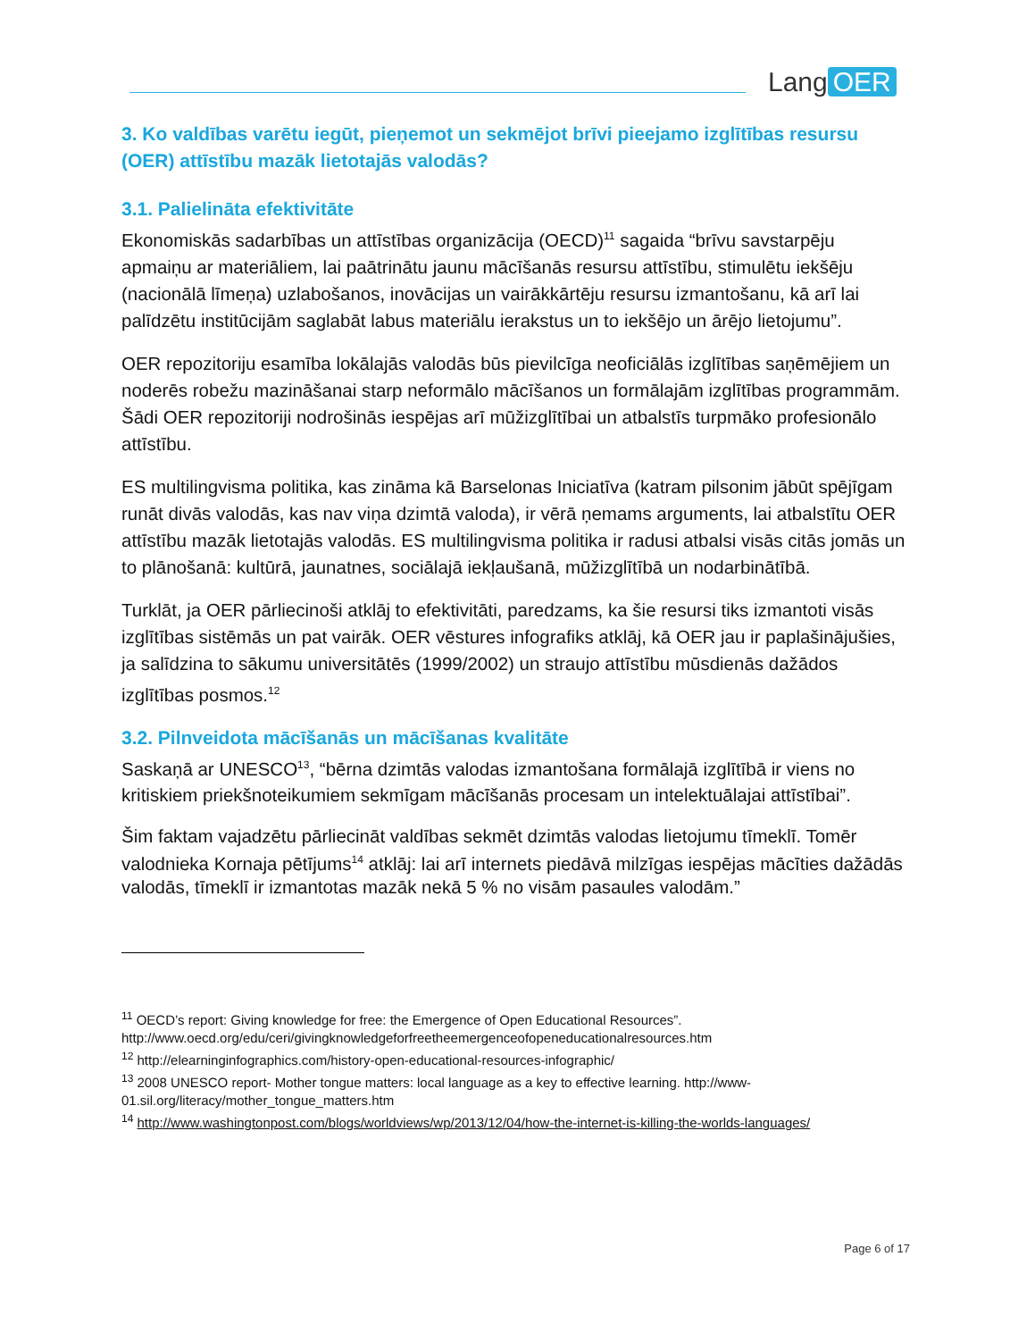Lang OER
3. Ko valdības varētu iegūt, pieņemot un sekmējot brīvi pieejamo izglītības resursu (OER) attīstību mazāk lietotajās valodās?
3.1. Palielināta efektivitāte
Ekonomiskās sadarbības un attīstības organizācija (OECD)<sup>11</sup> sagaida “brīvu savstarpēju apmaiņu ar materiāliem, lai paātrinātu jaunu mācīšanās resursu attīstību, stimulētu iekšēju (nacionālā līmeņa) uzlabošanos, inovācijas un vairākkārtēju resursu izmantošanu, kā arī lai palīdzētu institūcijām saglabāt labus materiālu ierakstus un to iekšējo un ārējo lietojumu”.
OER repozitoriju esamība lokālajās valodās būs pievilcīga neoficiālās izglītības saņēmējiem un noderēs robežu mazināšanai starp neformālo mācīšanos un formālajām izglītības programmām. Šādi OER repozitoriji nodrošinās iespējas arī mūžizglītībai un atbalstīs turpmāko profesionālo attīstību.
ES multilingvisma politika, kas zināma kā Barselonas Iniciatīva (katram pilsonim jābūt spējīgam runāt divās valodās, kas nav viņa dzimtā valoda), ir vērā ņemams arguments, lai atbalstītu OER attīstību mazāk lietotajās valodās. ES multilingvisma politika ir radusi atbalsi visās citās jomās un to plānošanā: kultūrā, jaunatnes, sociālajā iekļaušanā, mūžizglītībā un nodarbinātībā.
Turklāt, ja OER pārliecinoši atklāj to efektivitāti, paredzams, ka šie resursi tiks izmantoti visās izglītības sistēmās un pat vairāk. OER vēstures infografiks atklāj, kā OER jau ir paplašinājušies, ja salīdzina to sākumu universitātēs (1999/2002) un straujo attīstību mūsdienās dažādos izglītības posmos.<sup>12</sup>
3.2. Pilnveidota mācīšanās un mācīšanas kvalitāte
Saskaņā ar UNESCO<sup>13</sup>, “bērna dzimtās valodas izmantošana formālajā izglītībā ir viens no kritiskiem priekšnoteikumiem sekmīgam mācīšanās procesam un intelektuālajai attīstībai”.
Šim faktam vajadzētu pārliecināt valdības sekmēt dzimtās valodas lietojumu tīmeklī. Tomēr valodnieka Kornaja pētījums<sup>14</sup> atklāj: lai arī internets piedāvā milzīgas iespējas mācīties dažādās valodās, tīmeklī ir izmantotas mazāk nekā 5 % no visām pasaules valodām.”
<sup>11</sup> OECD’s report: Giving knowledge for free: the Emergence of Open Educational Resources”. http://www.oecd.org/edu/ceri/givingknowledgeforfreetheemergenceofopeneducationalresources.htm
<sup>12</sup> http://elearninginfographics.com/history-open-educational-resources-infographic/
<sup>13</sup> 2008 UNESCO report- Mother tongue matters: local language as a key to effective learning. http://www-01.sil.org/literacy/mother_tongue_matters.htm
<sup>14</sup> http://www.washingtonpost.com/blogs/worldviews/wp/2013/12/04/how-the-internet-is-killing-the-worlds-languages/
Page 6 of 17